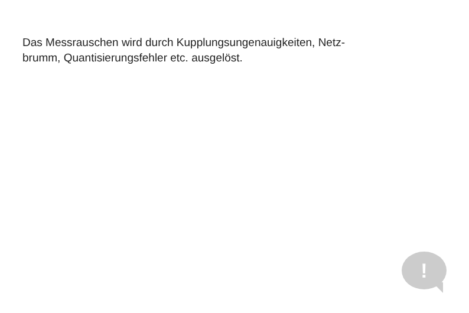Das Messrauschen wird durch Kupplungsungenauigkeiten, Netz-
brumm, Quantisierungsfehler etc. ausgelöst.
!